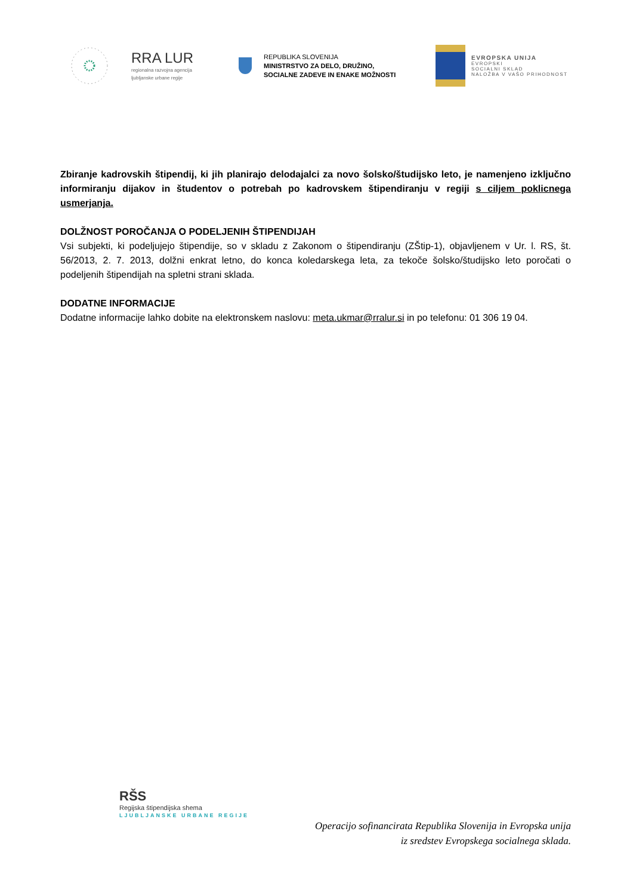RRA LUR
regionalna razvojna agencija
ljubljanske urbane regije
REPUBLIKA SLOVENIJA
MINISTRSTVO ZA DELO, DRUŽINO,
SOCIALNE ZADEVE IN ENAKE MOŽNOSTI
EVROPSKA UNIJA
EVROPSKI
SOCIALNI SKLAD
NALOŽBA V VAŠO PRIHODNOST
Zbiranje kadrovskih štipendij, ki jih planirajo delodajalci za novo šolsko/študijsko leto, je namenjeno izključno informiranju dijakov in študentov o potrebah po kadrovskem štipendiranju v regiji s ciljem poklicnega usmerjanja.
DOLŽNOST POROČANJA O PODELJENIH ŠTIPENDIJAH
Vsi subjekti, ki podeljujejo štipendije, so v skladu z Zakonom o štipendiranju (ZŠtip-1), objavljenem v Ur. l. RS, št. 56/2013, 2. 7. 2013, dolžni enkrat letno, do konca koledarskega leta, za tekoče šolsko/študijsko leto poročati o podeljenih štipendijah na spletni strani sklada.
DODATNE INFORMACIJE
Dodatne informacije lahko dobite na elektronskem naslovu: meta.ukmar@rralur.si in po telefonu: 01 306 19 04.
RŠS
Regijska štipendijska shema
LJUBLJANSKE URBANE REGIJE
Operacijo sofinancirata Republika Slovenija in Evropska unija
iz sredstev Evropskega socialnega sklada.